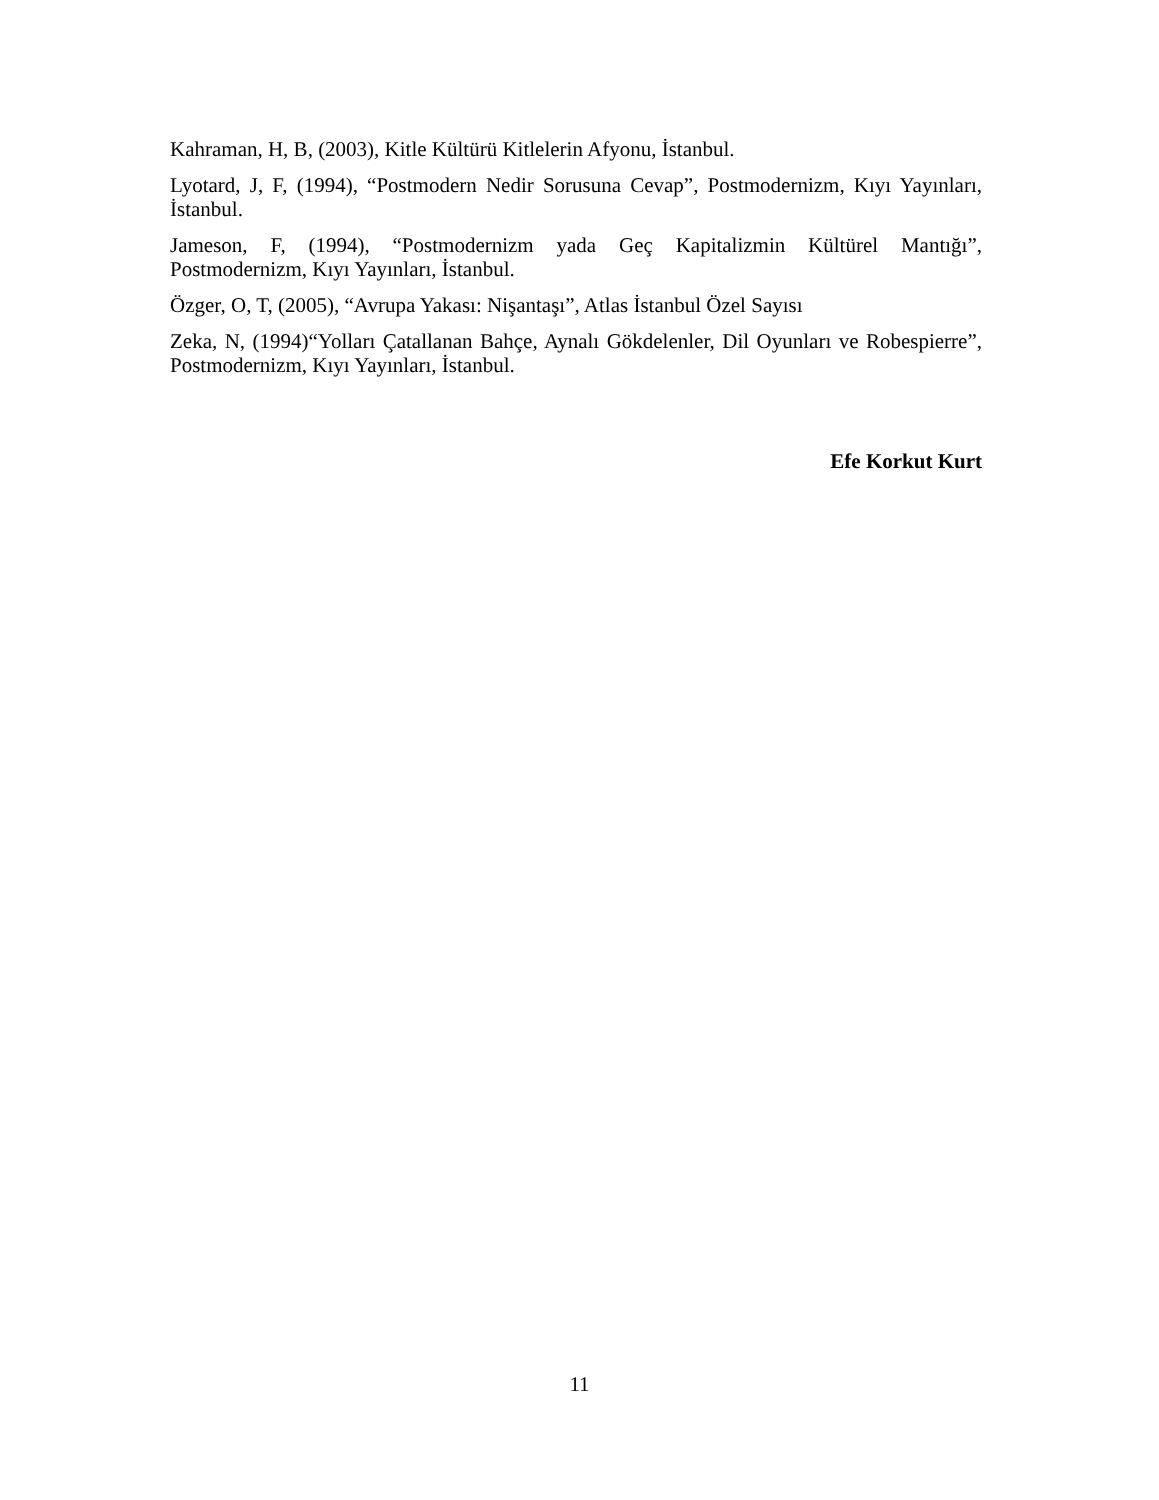Kahraman, H, B, (2003), Kitle Kültürü Kitlelerin Afyonu, İstanbul.
Lyotard, J, F, (1994), “Postmodern Nedir Sorusuna Cevap”, Postmodernizm, Kıyı Yayınları, İstanbul.
Jameson, F, (1994), “Postmodernizm yada Geç Kapitalizmin Kültürel Mantığı”, Postmodernizm, Kıyı Yayınları, İstanbul.
Özger, O, T, (2005), “Avrupa Yakası: Nişantaşı”, Atlas İstanbul Özel Sayısı
Zeka, N, (1994)“Yolları Çatallanan Bahçe, Aynalı Gökdelenler, Dil Oyunları ve Robespierre”, Postmodernizm, Kıyı Yayınları, İstanbul.
Efe Korkut Kurt
11